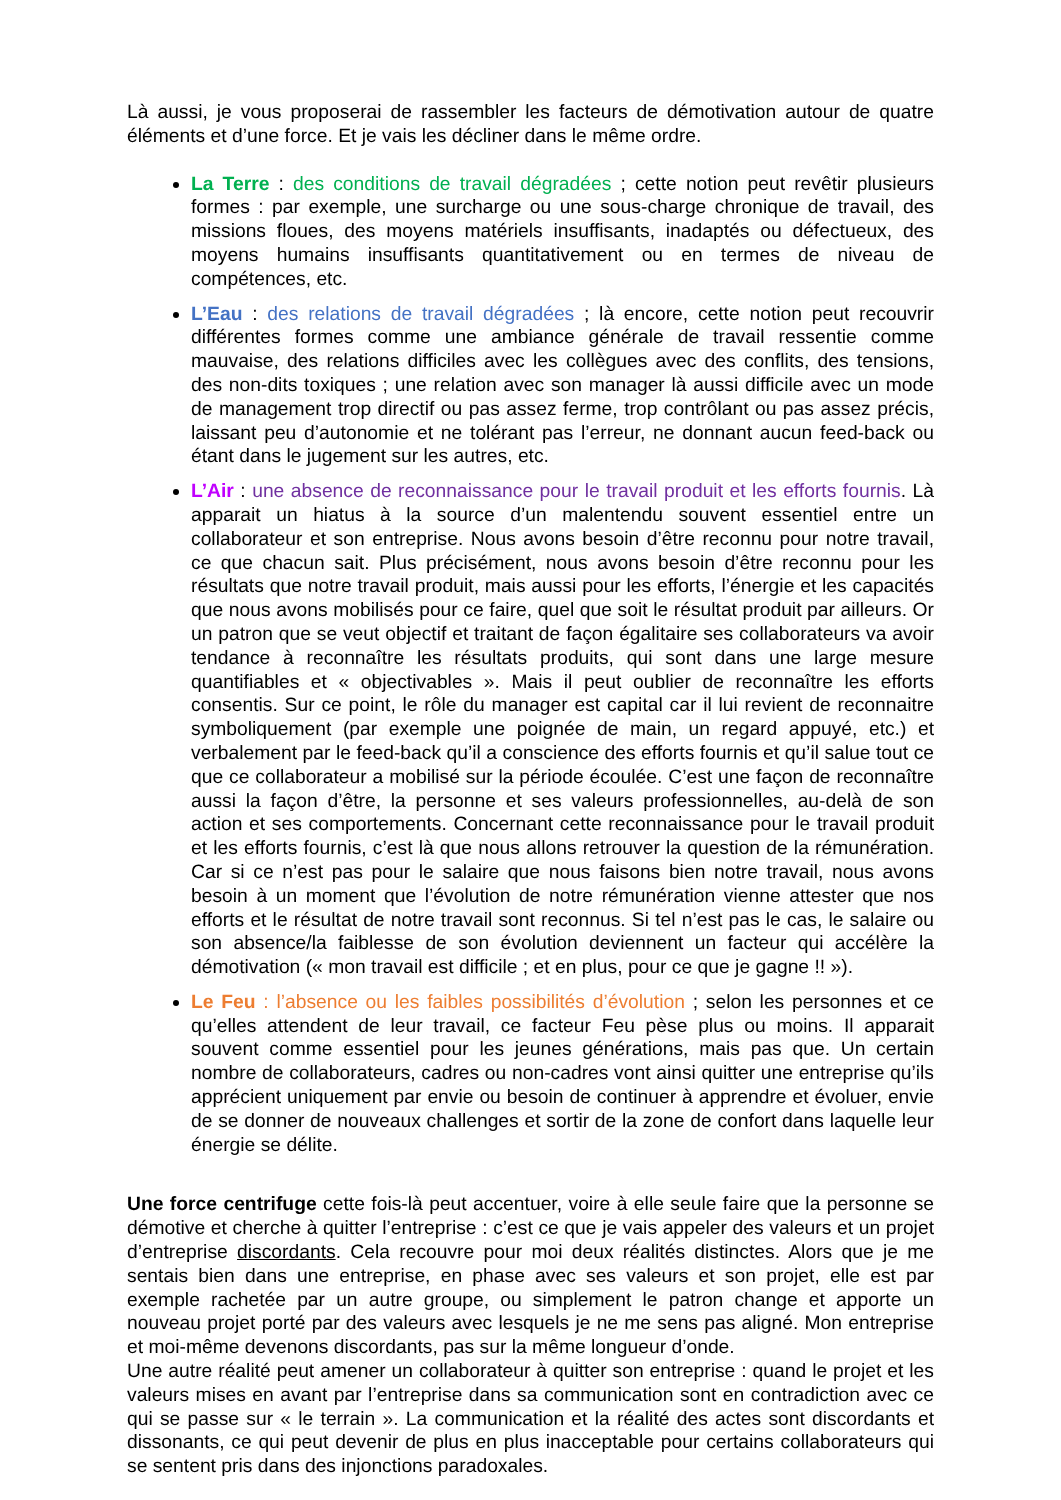Là aussi, je vous proposerai de rassembler les facteurs de démotivation autour de quatre éléments et d’une force. Et je vais les décliner dans le même ordre.
La Terre : des conditions de travail dégradées ; cette notion peut revêtir plusieurs formes : par exemple, une surcharge ou une sous-charge chronique de travail, des missions floues, des moyens matériels insuffisants, inadaptés ou défectueux, des moyens humains insuffisants quantitativement ou en termes de niveau de compétences, etc.
L’Eau : des relations de travail dégradées ; là encore, cette notion peut recouvrir différentes formes comme une ambiance générale de travail ressentie comme mauvaise, des relations difficiles avec les collègues avec des conflits, des tensions, des non-dits toxiques ; une relation avec son manager là aussi difficile avec un mode de management trop directif ou pas assez ferme, trop contrôlant ou pas assez précis, laissant peu d’autonomie et ne tolérant pas l’erreur, ne donnant aucun feed-back ou étant dans le jugement sur les autres, etc.
L’Air : une absence de reconnaissance pour le travail produit et les efforts fournis. Là apparait un hiatus à la source d’un malentendu souvent essentiel entre un collaborateur et son entreprise. Nous avons besoin d’être reconnu pour notre travail, ce que chacun sait. Plus précisément, nous avons besoin d’être reconnu pour les résultats que notre travail produit, mais aussi pour les efforts, l’énergie et les capacités que nous avons mobilisés pour ce faire, quel que soit le résultat produit par ailleurs. Or un patron que se veut objectif et traitant de façon égalitaire ses collaborateurs va avoir tendance à reconnaître les résultats produits, qui sont dans une large mesure quantifiables et « objectivables ». Mais il peut oublier de reconnaître les efforts consentis. Sur ce point, le rôle du manager est capital car il lui revient de reconnaitre symboliquement (par exemple une poignée de main, un regard appuyé, etc.) et verbalement par le feed-back qu’il a conscience des efforts fournis et qu’il salue tout ce que ce collaborateur a mobilisé sur la période écoulée. C’est une façon de reconnaître aussi la façon d’être, la personne et ses valeurs professionnelles, au-delà de son action et ses comportements. Concernant cette reconnaissance pour le travail produit et les efforts fournis, c’est là que nous allons retrouver la question de la rémunération. Car si ce n’est pas pour le salaire que nous faisons bien notre travail, nous avons besoin à un moment que l’évolution de notre rémunération vienne attester que nos efforts et le résultat de notre travail sont reconnus. Si tel n’est pas le cas, le salaire ou son absence/la faiblesse de son évolution deviennent un facteur qui accélère la démotivation (« mon travail est difficile ; et en plus, pour ce que je gagne !! »).
Le Feu : l’absence ou les faibles possibilités d’évolution ; selon les personnes et ce qu’elles attendent de leur travail, ce facteur Feu pèse plus ou moins. Il apparait souvent comme essentiel pour les jeunes générations, mais pas que. Un certain nombre de collaborateurs, cadres ou non-cadres vont ainsi quitter une entreprise qu’ils apprécient uniquement par envie ou besoin de continuer à apprendre et évoluer, envie de se donner de nouveaux challenges et sortir de la zone de confort dans laquelle leur énergie se délite.
Une force centrifuge cette fois-là peut accentuer, voire à elle seule faire que la personne se démotive et cherche à quitter l’entreprise : c’est ce que je vais appeler des valeurs et un projet d’entreprise discordants. Cela recouvre pour moi deux réalités distinctes. Alors que je me sentais bien dans une entreprise, en phase avec ses valeurs et son projet, elle est par exemple rachetée par un autre groupe, ou simplement le patron change et apporte un nouveau projet porté par des valeurs avec lesquels je ne me sens pas aligné. Mon entreprise et moi-même devenons discordants, pas sur la même longueur d’onde.
Une autre réalité peut amener un collaborateur à quitter son entreprise : quand le projet et les valeurs mises en avant par l’entreprise dans sa communication sont en contradiction avec ce qui se passe sur « le terrain ». La communication et la réalité des actes sont discordants et dissonants, ce qui peut devenir de plus en plus inacceptable pour certains collaborateurs qui se sentent pris dans des injonctions paradoxales.